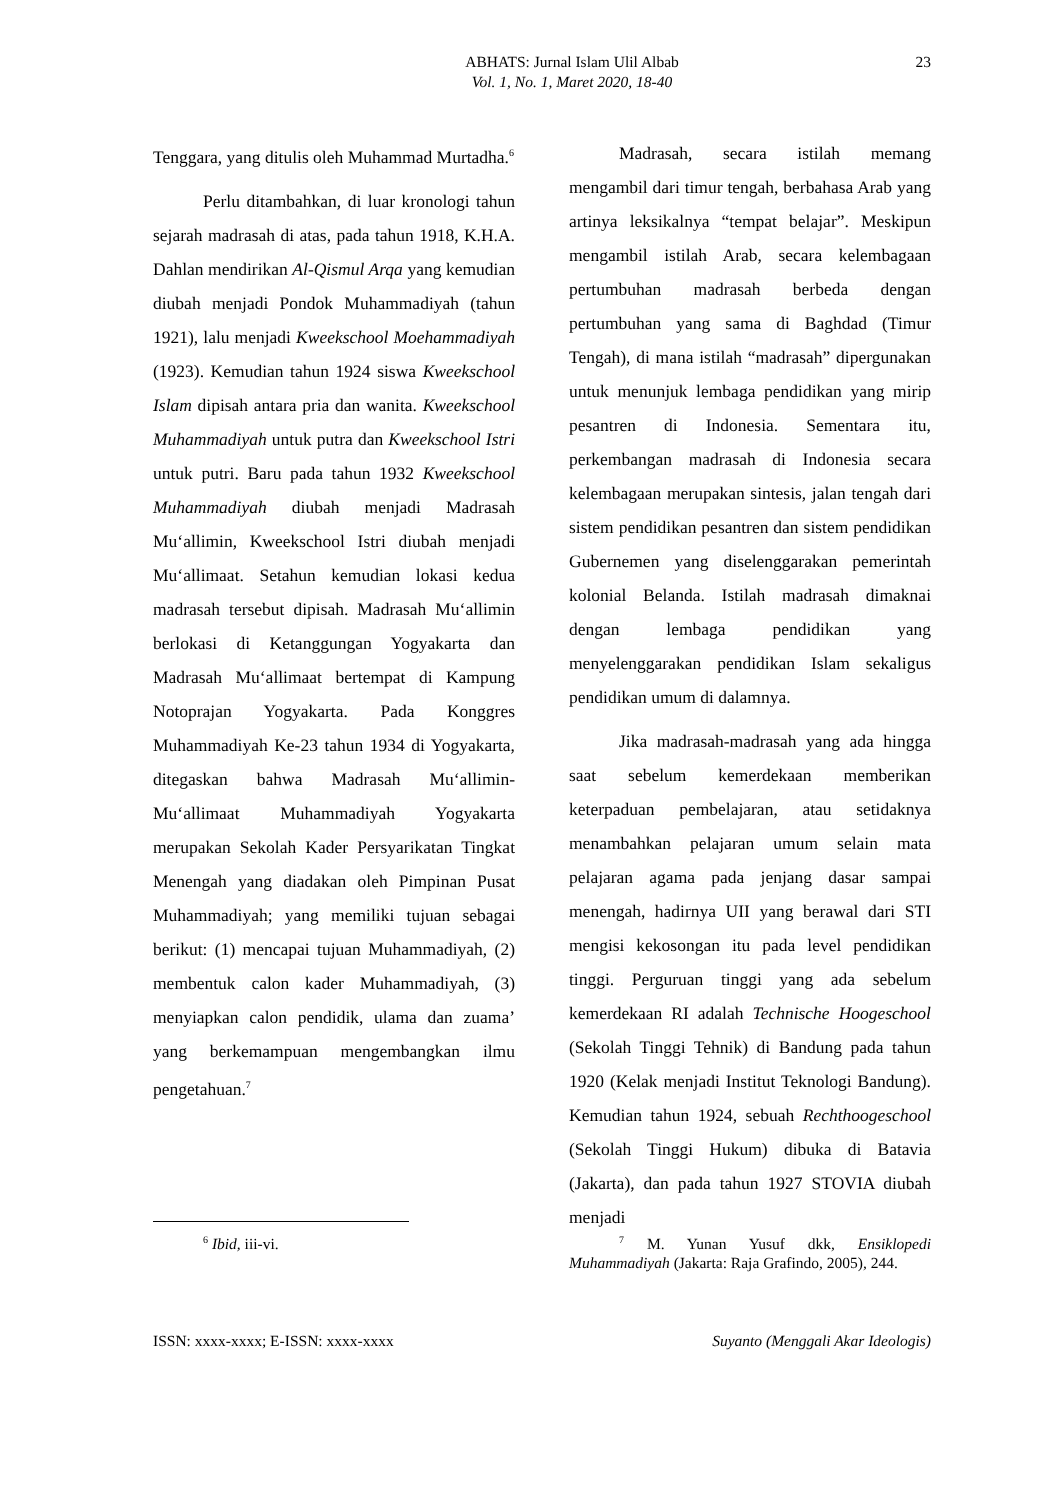ABHATS: Jurnal Islam Ulil Albab
Vol. 1, No. 1, Maret 2020, 18-40
23
Tenggara, yang ditulis oleh Muhammad Murtadha.<sup>6</sup>
Perlu ditambahkan, di luar kronologi tahun sejarah madrasah di atas, pada tahun 1918, K.H.A. Dahlan mendirikan Al-Qismul Arqa yang kemudian diubah menjadi Pondok Muhammadiyah (tahun 1921), lalu menjadi Kweekschool Moehammadiyah (1923). Kemudian tahun 1924 siswa Kweekschool Islam dipisah antara pria dan wanita. Kweekschool Muhammadiyah untuk putra dan Kweekschool Istri untuk putri. Baru pada tahun 1932 Kweekschool Muhammadiyah diubah menjadi Madrasah Mu‘allimin, Kweekschool Istri diubah menjadi Mu‘allimaat. Setahun kemudian lokasi kedua madrasah tersebut dipisah. Madrasah Mu‘allimin berlokasi di Ketanggungan Yogyakarta dan Madrasah Mu‘allimaat bertempat di Kampung Notoprajan Yogyakarta. Pada Konggres Muhammadiyah Ke-23 tahun 1934 di Yogyakarta, ditegaskan bahwa Madrasah Mu‘allimin-Mu‘allimaat Muhammadiyah Yogyakarta merupakan Sekolah Kader Persyarikatan Tingkat Menengah yang diadakan oleh Pimpinan Pusat Muhammadiyah; yang memiliki tujuan sebagai berikut: (1) mencapai tujuan Muhammadiyah, (2) membentuk calon kader Muhammadiyah, (3) menyiapkan calon pendidik, ulama dan zuama’ yang berkemampuan mengembangkan ilmu pengetahuan.<sup>7</sup>
Madrasah, secara istilah memang mengambil dari timur tengah, berbahasa Arab yang artinya leksikalnya “tempat belajar”. Meskipun mengambil istilah Arab, secara kelembagaan pertumbuhan madrasah berbeda dengan pertumbuhan yang sama di Baghdad (Timur Tengah), di mana istilah “madrasah” dipergunakan untuk menunjuk lembaga pendidikan yang mirip pesantren di Indonesia. Sementara itu, perkembangan madrasah di Indonesia secara kelembagaan merupakan sintesis, jalan tengah dari sistem pendidikan pesantren dan sistem pendidikan Gubernemen yang diselenggarakan pemerintah kolonial Belanda. Istilah madrasah dimaknai dengan lembaga pendidikan yang menyelenggarakan pendidikan Islam sekaligus pendidikan umum di dalamnya.
Jika madrasah-madrasah yang ada hingga saat sebelum kemerdekaan memberikan keterpaduan pembelajaran, atau setidaknya menambahkan pelajaran umum selain mata pelajaran agama pada jenjang dasar sampai menengah, hadirnya UII yang berawal dari STI mengisi kekosongan itu pada level pendidikan tinggi. Perguruan tinggi yang ada sebelum kemerdekaan RI adalah Technische Hoogeschool (Sekolah Tinggi Tehnik) di Bandung pada tahun 1920 (Kelak menjadi Institut Teknologi Bandung). Kemudian tahun 1924, sebuah Rechthoogeschool (Sekolah Tinggi Hukum) dibuka di Batavia (Jakarta), dan pada tahun 1927 STOVIA diubah menjadi
<sup>6</sup> Ibid, iii-vi.
<sup>7</sup> M. Yunan Yusuf dkk, Ensiklopedi Muhammadiyah (Jakarta: Raja Grafindo, 2005), 244.
ISSN: xxxx-xxxx; E-ISSN: xxxx-xxxx Suyanto (Menggali Akar Ideologis)